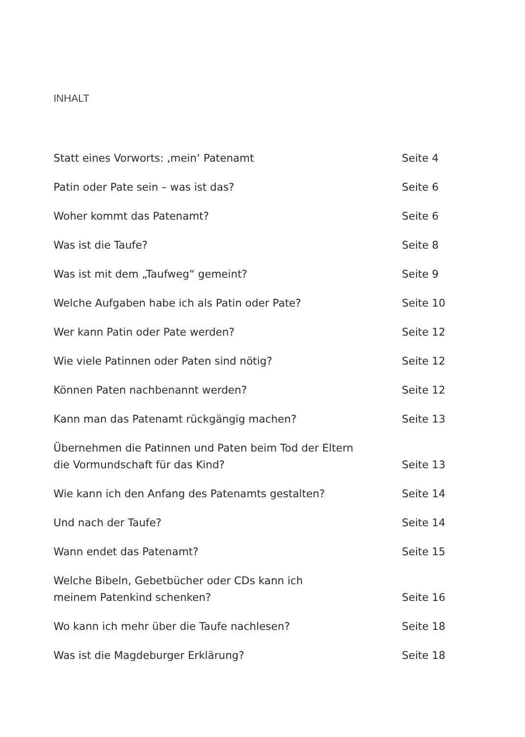INHALT
| Statt eines Vorworts: ‚mein‘ Patenamt | Seite 4 |
| Patin oder Pate sein – was ist das? | Seite 6 |
| Woher kommt das Patenamt? | Seite 6 |
| Was ist die Taufe? | Seite 8 |
| Was ist mit dem „Taufweg“ gemeint? | Seite 9 |
| Welche Aufgaben habe ich als Patin oder Pate? | Seite 10 |
| Wer kann Patin oder Pate werden? | Seite 12 |
| Wie viele Patinnen oder Paten sind nötig? | Seite 12 |
| Können Paten nachbenannt werden? | Seite 12 |
| Kann man das Patenamt rückgängig machen? | Seite 13 |
| Übernehmen die Patinnen und Paten beim Tod der Eltern die Vormundschaft für das Kind? | Seite 13 |
| Wie kann ich den Anfang des Patenamts gestalten? | Seite 14 |
| Und nach der Taufe? | Seite 14 |
| Wann endet das Patenamt? | Seite 15 |
| Welche Bibeln, Gebetbücher oder CDs kann ich meinem Patenkind schenken? | Seite 16 |
| Wo kann ich mehr über die Taufe nachlesen? | Seite 18 |
| Was ist die Magdeburger Erklärung? | Seite 18 |